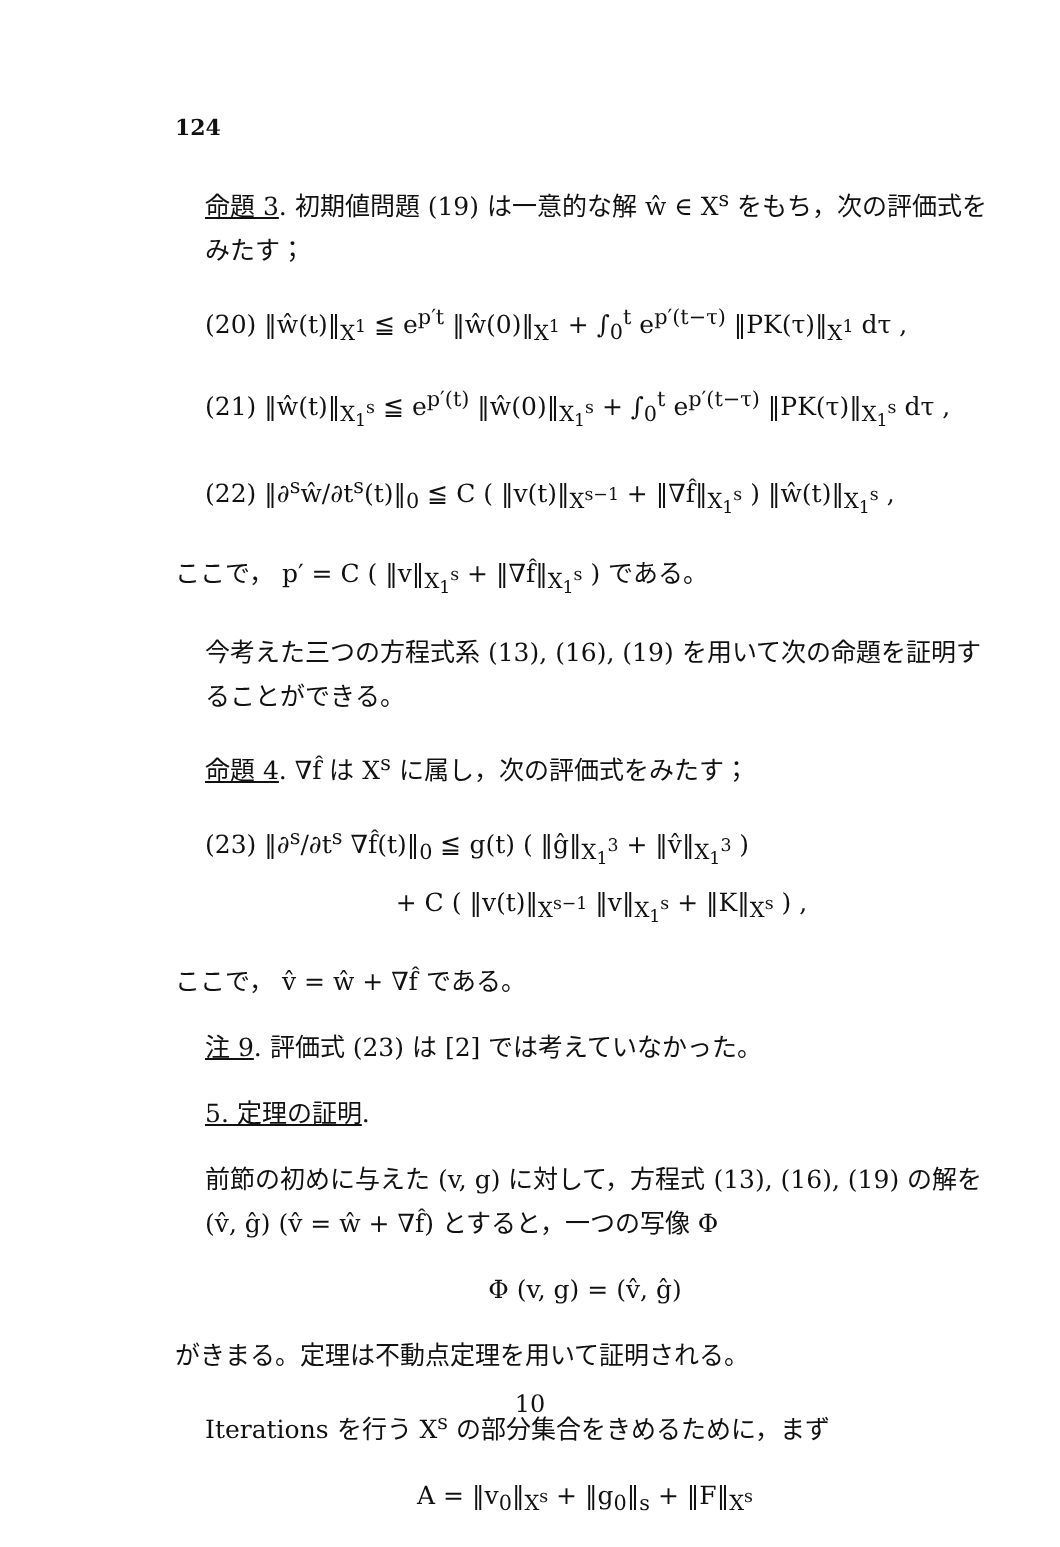124
命題 3. 初期値問題 (19) は一意的な解 ŵ ∈ X<sup>s</sup> をもち，次の評価式をみたす；
(20) ‖ŵ(t)‖<sub>X<sup>1</sup></sub> ≦ e<sup>p′t</sup> ‖ŵ(0)‖<sub>X<sup>1</sup></sub> + ∫<sub>0</sub><sup>t</sup> e<sup>p′(t−τ)</sup> ‖PK(τ)‖<sub>X<sup>1</sup></sub> dτ ,
(21) ‖ŵ(t)‖<sub>X<sub>1</sub><sup>s</sup></sub> ≦ e<sup>p′(t)</sup> ‖ŵ(0)‖<sub>X<sub>1</sub><sup>s</sup></sub> + ∫<sub>0</sub><sup>t</sup> e<sup>p′(t−τ)</sup> ‖PK(τ)‖<sub>X<sub>1</sub><sup>s</sup></sub> dτ ,
(22) ‖∂<sup>s</sup>ŵ/∂t<sup>s</sup>(t)‖<sub>0</sub> ≦ C ( ‖v(t)‖<sub>X<sup>s−1</sup></sub> + ‖∇f̂‖<sub>X<sub>1</sub><sup>s</sup></sub> ) ‖ŵ(t)‖<sub>X<sub>1</sub><sup>s</sup></sub> ,
ここで， p′ = C ( ‖v‖<sub>X<sub>1</sub><sup>s</sup></sub> + ‖∇f̂‖<sub>X<sub>1</sub><sup>s</sup></sub> ) である。
今考えた三つの方程式系 (13), (16), (19) を用いて次の命題を証明することができる。
命題 4. ∇f̂ は X<sup>s</sup> に属し，次の評価式をみたす；
(23) ‖∂<sup>s</sup>/∂t<sup>s</sup> ∇f̂(t)‖<sub>0</sub> ≦ g(t) ( ‖ĝ‖<sub>X<sub>1</sub><sup>3</sup></sub> + ‖v̂‖<sub>X<sub>1</sub><sup>3</sup></sub> )
+ C ( ‖v(t)‖<sub>X<sup>s−1</sup></sub> ‖v‖<sub>X<sub>1</sub><sup>s</sup></sub> + ‖K‖<sub>X<sup>s</sup></sub> ) ,
ここで， v̂ = ŵ + ∇f̂ である。
注 9. 評価式 (23) は [2] では考えていなかった。
5. 定理の証明.
前節の初めに与えた (v, g) に対して，方程式 (13), (16), (19) の解を (v̂, ĝ) (v̂ = ŵ + ∇f̂) とすると，一つの写像 Φ
Φ (v, g) = (v̂, ĝ)
がきまる。定理は不動点定理を用いて証明される。
Iterations を行う X<sup>s</sup> の部分集合をきめるために，まず
A = ‖v<sub>0</sub>‖<sub>X<sup>s</sup></sub> + ‖g<sub>0</sub>‖<sub>s</sub> + ‖F‖<sub>X<sup>s</sup></sub>
10